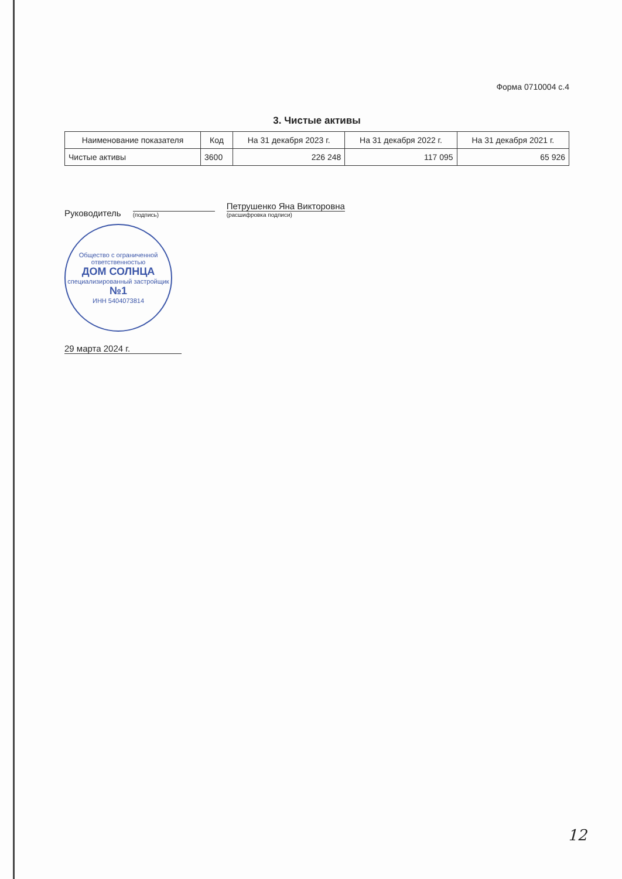Форма 0710004 с.4
3. Чистые активы
| Наименование показателя | Код | На 31 декабря 2023 г. | На 31 декабря 2022 г. | На 31 декабря 2021 г. |
| --- | --- | --- | --- | --- |
| Чистые активы | 3600 | 226 248 | 117 095 | 65 926 |
Руководитель
(подпись)
Петрушенко Яна Викторовна
(расшифровка подписи)
Общество с ограниченной ответственностью
ДОМ СОЛНЦА
специализированный застройщик
№1
ИНН 5404073814
29 марта 2024 г.
12